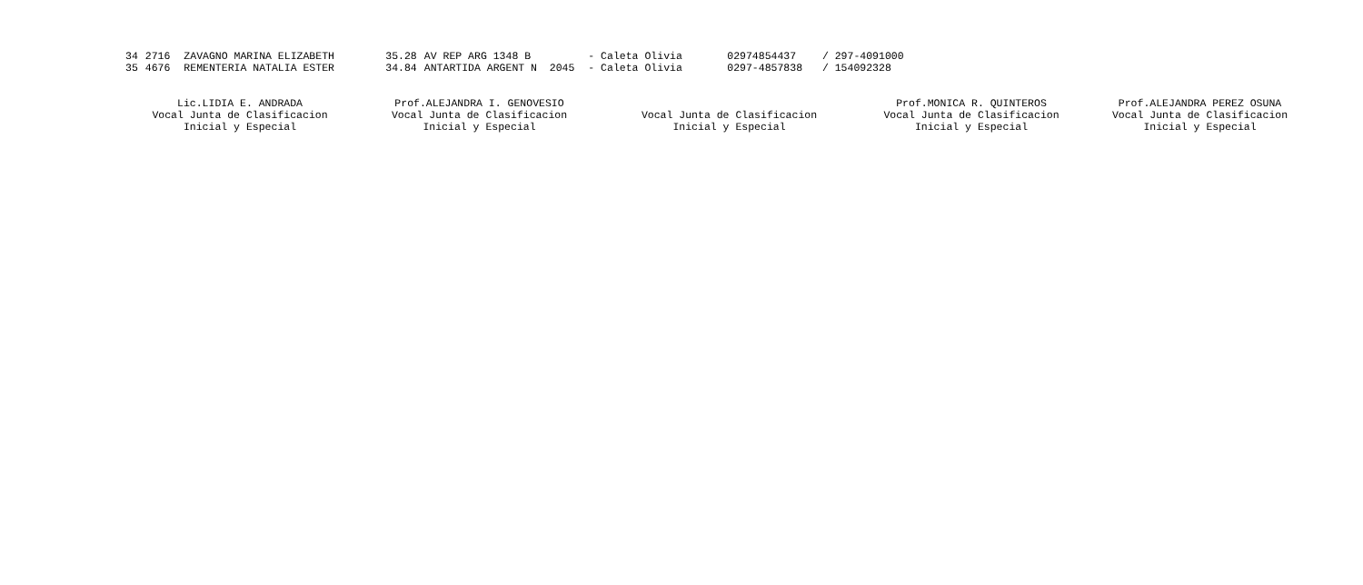| 34 | 2716 | ZAVAGNO MARINA ELIZABETH | 35.28 | AV REP ARG 1348 B | - Caleta Olivia | 02974854437 | / 297-4091000 |
| 35 | 4676 | REMENTERIA NATALIA ESTER | 34.84 | ANTARTIDA ARGENT N 2045 | - Caleta Olivia | 0297-4857838 | / 154092328 |
Lic.LIDIA E. ANDRADA
Vocal Junta de Clasificacion
Inicial y Especial
Prof.ALEJANDRA I. GENOVESIO
Vocal Junta de Clasificacion
Inicial y Especial
Vocal Junta de Clasificacion
Inicial y Especial
Prof.MONICA R. QUINTEROS
Vocal Junta de Clasificacion
Inicial y Especial
Prof.ALEJANDRA PEREZ OSUNA
Vocal Junta de Clasificacion
Inicial y Especial